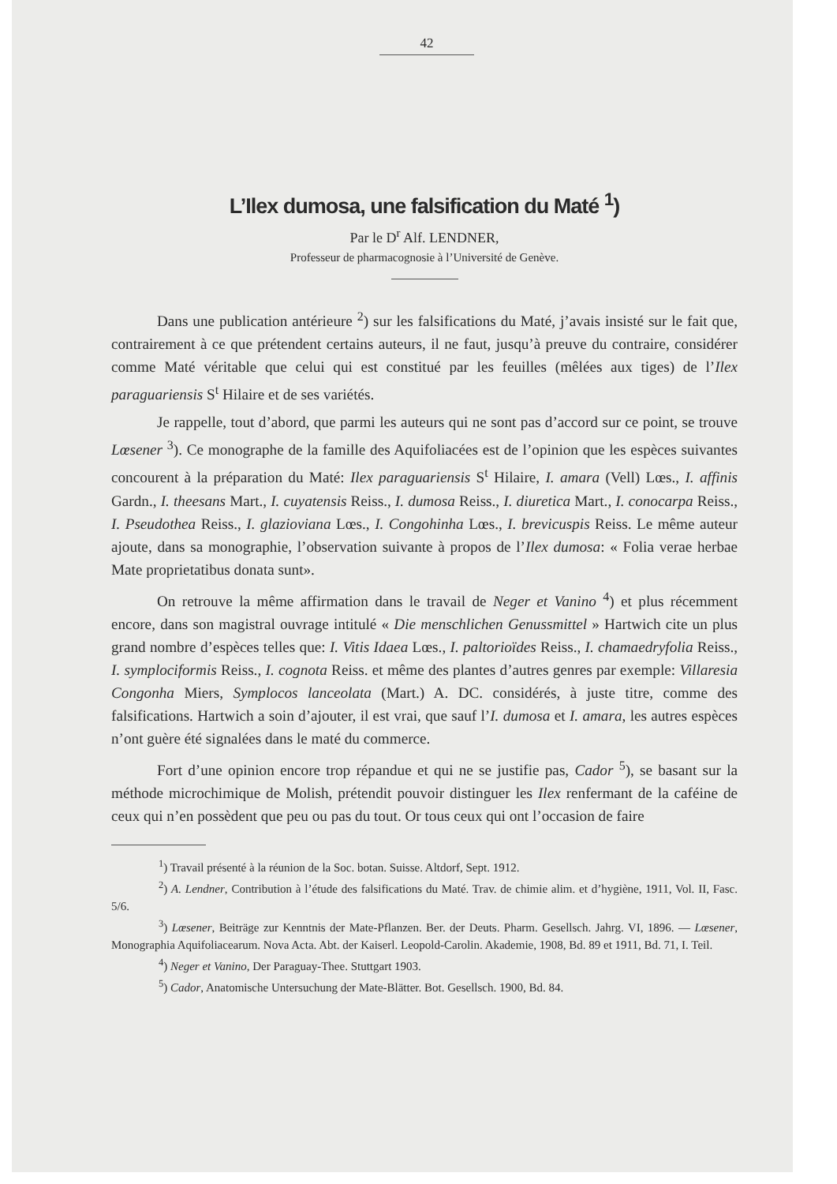42
L’Ilex dumosa, une falsification du Maté <sup>1</sup>)
Par le D<sup>r</sup> Alf. LENDNER,
Professeur de pharmacognosie à l’Université de Genève.
Dans une publication antérieure <sup>2</sup>) sur les falsifications du Maté, j’avais insisté sur le fait que, contrairement à ce que prétendent certains auteurs, il ne faut, jusqu’à preuve du contraire, considérer comme Maté véritable que celui qui est constitué par les feuilles (mêlées aux tiges) de l’Ilex paraguariensis S<sup>t</sup> Hilaire et de ses variétés.
Je rappelle, tout d’abord, que parmi les auteurs qui ne sont pas d’accord sur ce point, se trouve Lœsener <sup>3</sup>). Ce monographe de la famille des Aquifoliacées est de l’opinion que les espèces suivantes concourent à la préparation du Maté: Ilex paraguariensis S<sup>t</sup> Hilaire, I. amara (Vell) Lœs., I. affinis Gardn., I. theesans Mart., I. cuyatensis Reiss., I. dumosa Reiss., I. diuretica Mart., I. conocarpa Reiss., I. Pseudothea Reiss., I. glazioviana Lœs., I. Congohinha Lœs., I. brevicuspis Reiss. Le même auteur ajoute, dans sa monographie, l’observation suivante à propos de l’Ilex dumosa: « Folia verae herbae Mate proprietatibus donata sunt».
On retrouve la même affirmation dans le travail de Neger et Vanino <sup>4</sup>) et plus récemment encore, dans son magistral ouvrage intitulé « Die menschlichen Genussmittel » Hartwich cite un plus grand nombre d’espèces telles que: I. Vitis Idaea Lœs., I. paltorioïdes Reiss., I. chamaedryfolia Reiss., I. symplociformis Reiss., I. cognota Reiss. et même des plantes d’autres genres par exemple: Villaresia Congonha Miers, Symplocos lanceolata (Mart.) A. DC. considérés, à juste titre, comme des falsifications. Hartwich a soin d’ajouter, il est vrai, que sauf l’I. dumosa et I. amara, les autres espèces n’ont guère été signalées dans le maté du commerce.
Fort d’une opinion encore trop répandue et qui ne se justifie pas, Cador <sup>5</sup>), se basant sur la méthode microchimique de Molish, prétendit pouvoir distinguer les Ilex renfermant de la caféine de ceux qui n’en possèdent que peu ou pas du tout. Or tous ceux qui ont l’occasion de faire
<sup>1</sup>) Travail présenté à la réunion de la Soc. botan. Suisse. Altdorf, Sept. 1912.
<sup>2</sup>) A. Lendner, Contribution à l’étude des falsifications du Maté. Trav. de chimie alim. et d’hygiène, 1911, Vol. II, Fasc. 5/6.
<sup>3</sup>) Lœsener, Beiträge zur Kenntnis der Mate-Pflanzen. Ber. der Deuts. Pharm. Gesellsch. Jahrg. VI, 1896. — Lœsener, Monographia Aquifoliacearum. Nova Acta. Abt. der Kaiserl. Leopold-Carolin. Akademie, 1908, Bd. 89 et 1911, Bd. 71, I. Teil.
<sup>4</sup>) Neger et Vanino, Der Paraguay-Thee. Stuttgart 1903.
<sup>5</sup>) Cador, Anatomische Untersuchung der Mate-Blätter. Bot. Gesellsch. 1900, Bd. 84.